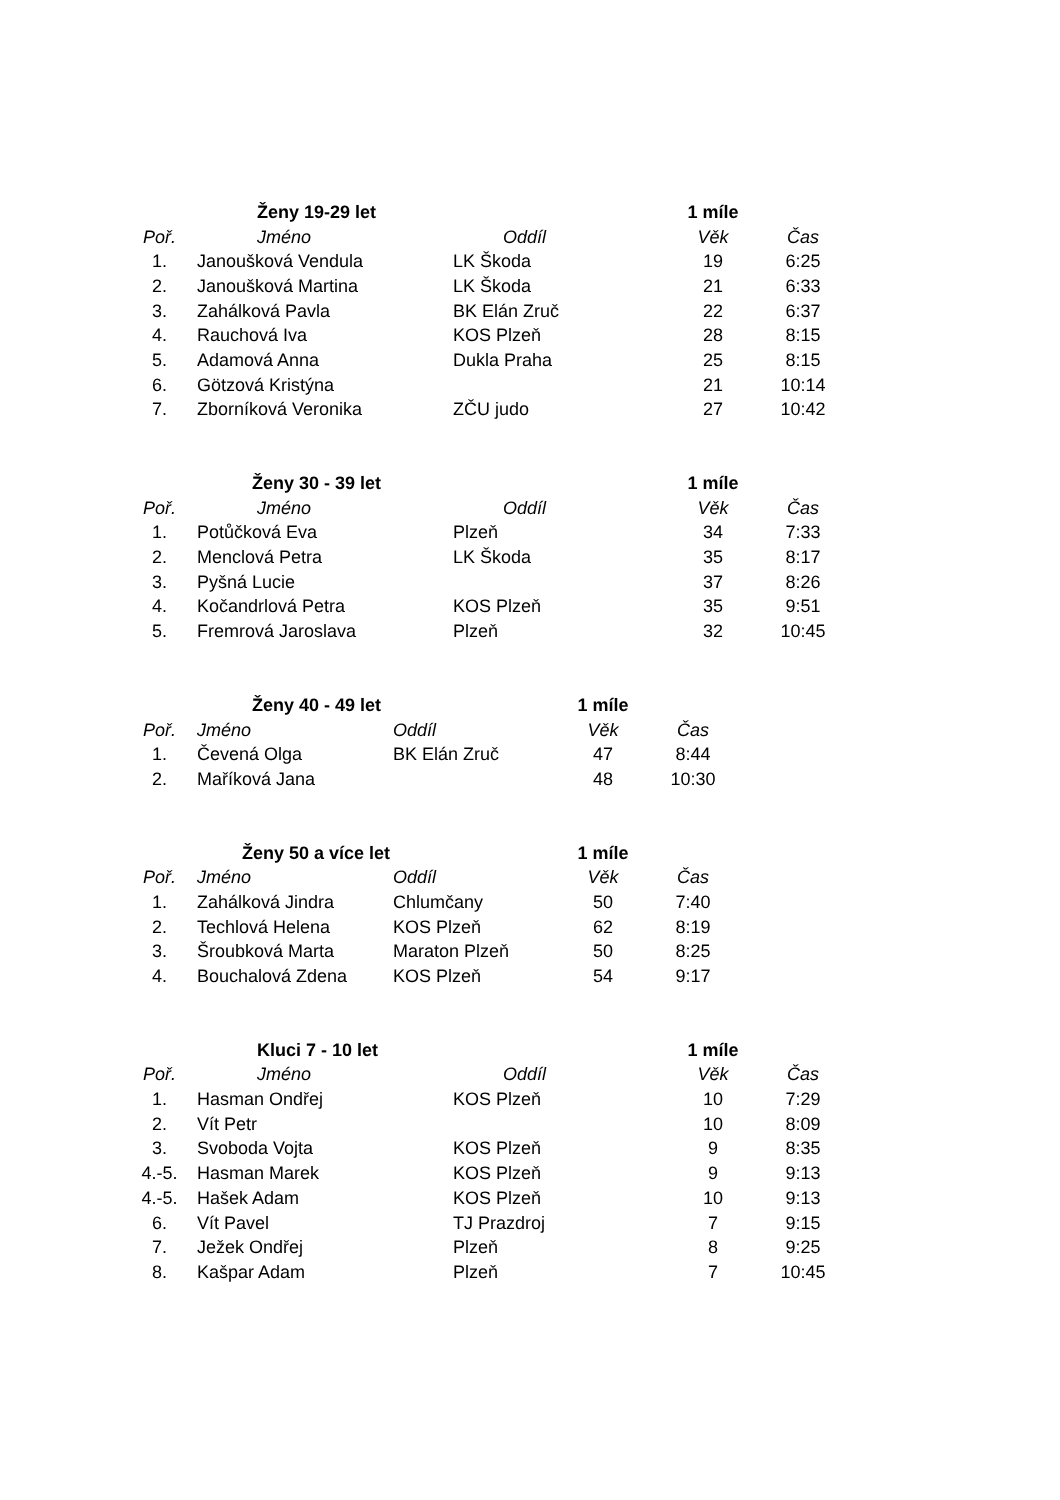| | Ženy 19-29 let | | 1 míle | |
| Poř. | Jméno | Oddíl | Věk | Čas |
| 1. | Janoušková Vendula | LK Škoda | 19 | 6:25 |
| 2. | Janoušková Martina | LK Škoda | 21 | 6:33 |
| 3. | Zahálková Pavla | BK Elán Zruč | 22 | 6:37 |
| 4. | Rauchová Iva | KOS Plzeň | 28 | 8:15 |
| 5. | Adamová Anna | Dukla Praha | 25 | 8:15 |
| 6. | Götzová Kristýna | | 21 | 10:14 |
| 7. | Zborníková Veronika | ZČU judo | 27 | 10:42 |
| | Ženy 30 - 39 let | | 1 míle | |
| Poř. | Jméno | Oddíl | Věk | Čas |
| 1. | Potůčková Eva | Plzeň | 34 | 7:33 |
| 2. | Menclová Petra | LK Škoda | 35 | 8:17 |
| 3. | Pyšná Lucie | | 37 | 8:26 |
| 4. | Kočandrlová Petra | KOS Plzeň | 35 | 9:51 |
| 5. | Fremrová Jaroslava | Plzeň | 32 | 10:45 |
| | Ženy 40 - 49 let | | 1 míle | |
| Poř. | Jméno | Oddíl | Věk | Čas |
| 1. | Čevená Olga | BK Elán Zruč | 47 | 8:44 |
| 2. | Maříková Jana | | 48 | 10:30 |
| | Ženy 50 a více let | | 1 míle | |
| Poř. | Jméno | Oddíl | Věk | Čas |
| 1. | Zahálková Jindra | Chlumčany | 50 | 7:40 |
| 2. | Techlová Helena | KOS Plzeň | 62 | 8:19 |
| 3. | Šroubková Marta | Maraton Plzeň | 50 | 8:25 |
| 4. | Bouchalová Zdena | KOS Plzeň | 54 | 9:17 |
| | Kluci 7 - 10 let | | 1 míle | |
| Poř. | Jméno | Oddíl | Věk | Čas |
| 1. | Hasman Ondřej | KOS Plzeň | 10 | 7:29 |
| 2. | Vít Petr | | 10 | 8:09 |
| 3. | Svoboda Vojta | KOS Plzeň | 9 | 8:35 |
| 4.-5. | Hasman Marek | KOS Plzeň | 9 | 9:13 |
| 4.-5. | Hašek Adam | KOS Plzeň | 10 | 9:13 |
| 6. | Vít Pavel | TJ Prazdroj | 7 | 9:15 |
| 7. | Ježek Ondřej | Plzeň | 8 | 9:25 |
| 8. | Kašpar Adam | Plzeň | 7 | 10:45 |